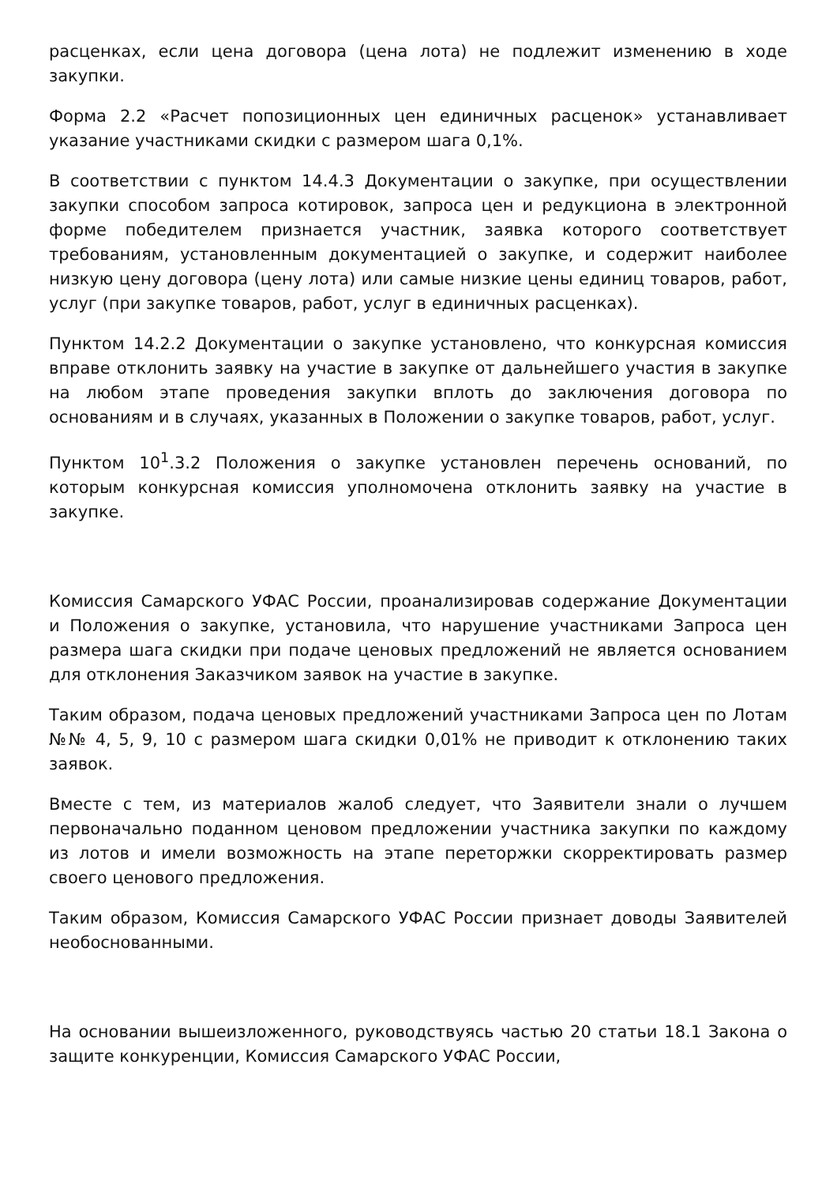расценках, если цена договора (цена лота) не подлежит изменению в ходе закупки.
Форма 2.2 «Расчет попозиционных цен единичных расценок» устанавливает указание участниками скидки с размером шага 0,1%.
В соответствии с пунктом 14.4.3 Документации о закупке, при осуществлении закупки способом запроса котировок, запроса цен и редукциона в электронной форме победителем признается участник, заявка которого соответствует требованиям, установленным документацией о закупке, и содержит наиболее низкую цену договора (цену лота) или самые низкие цены единиц товаров, работ, услуг (при закупке товаров, работ, услуг в единичных расценках).
Пунктом 14.2.2 Документации о закупке установлено, что конкурсная комиссия вправе отклонить заявку на участие в закупке от дальнейшего участия в закупке на любом этапе проведения закупки вплоть до заключения договора по основаниям и в случаях, указанных в Положении о закупке товаров, работ, услуг.
Пунктом 10<sup>1</sup>.3.2 Положения о закупке установлен перечень оснований, по которым конкурсная комиссия уполномочена отклонить заявку на участие в закупке.
Комиссия Самарского УФАС России, проанализировав содержание Документации и Положения о закупке, установила, что нарушение участниками Запроса цен размера шага скидки при подаче ценовых предложений не является основанием для отклонения Заказчиком заявок на участие в закупке.
Таким образом, подача ценовых предложений участниками Запроса цен по Лотам №№ 4, 5, 9, 10 с размером шага скидки 0,01% не приводит к отклонению таких заявок.
Вместе с тем, из материалов жалоб следует, что Заявители знали о лучшем первоначально поданном ценовом предложении участника закупки по каждому из лотов и имели возможность на этапе переторжки скорректировать размер своего ценового предложения.
Таким образом, Комиссия Самарского УФАС России признает доводы Заявителей необоснованными.
На основании вышеизложенного, руководствуясь частью 20 статьи 18.1 Закона о защите конкуренции, Комиссия Самарского УФАС России,